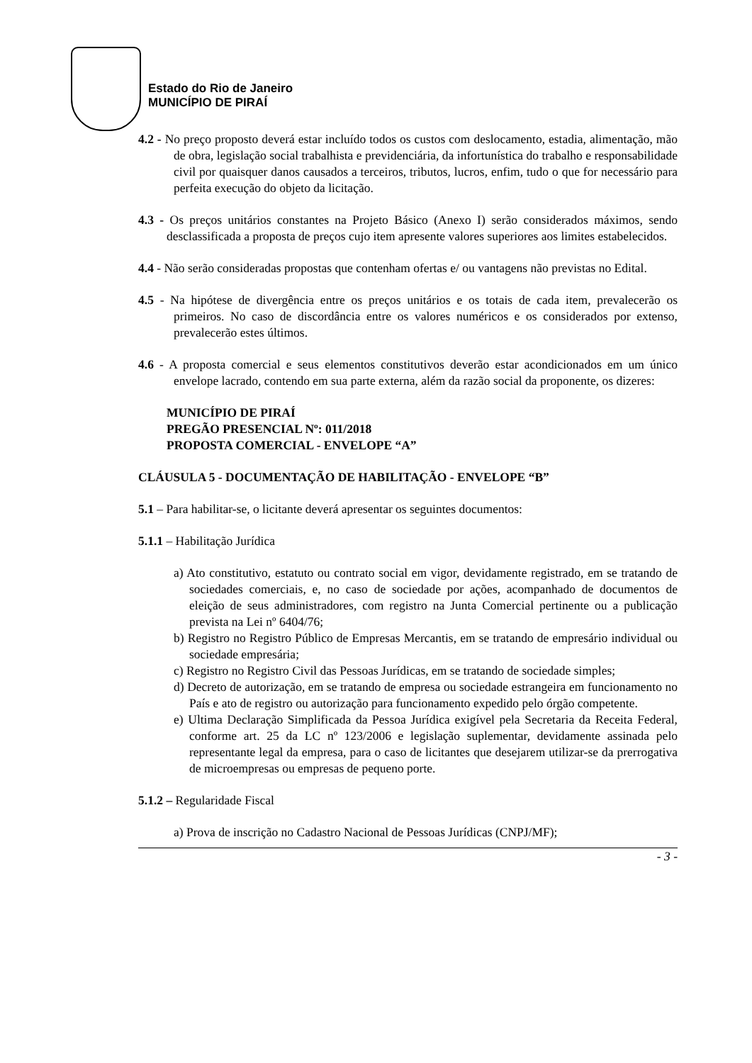Estado do Rio de Janeiro
MUNICÍPIO DE PIRAÍ
4.2 - No preço proposto deverá estar incluído todos os custos com deslocamento, estadia, alimentação, mão de obra, legislação social trabalhista e previdenciária, da infortunística do trabalho e responsabilidade civil por quaisquer danos causados a terceiros, tributos, lucros, enfim, tudo o que for necessário para perfeita execução do objeto da licitação.
4.3 - Os preços unitários constantes na Projeto Básico (Anexo I) serão considerados máximos, sendo desclassificada a proposta de preços cujo item apresente valores superiores aos limites estabelecidos.
4.4 - Não serão consideradas propostas que contenham ofertas e/ ou vantagens não previstas no Edital.
4.5 - Na hipótese de divergência entre os preços unitários e os totais de cada item, prevalecerão os primeiros. No caso de discordância entre os valores numéricos e os considerados por extenso, prevalecerão estes últimos.
4.6 - A proposta comercial e seus elementos constitutivos deverão estar acondicionados em um único envelope lacrado, contendo em sua parte externa, além da razão social da proponente, os dizeres:
MUNICÍPIO DE PIRAÍ
PREGÃO PRESENCIAL Nº: 011/2018
PROPOSTA COMERCIAL - ENVELOPE “A”
CLÁUSULA 5 - DOCUMENTAÇÃO DE HABILITAÇÃO - ENVELOPE “B”
5.1 – Para habilitar-se, o licitante deverá apresentar os seguintes documentos:
5.1.1 – Habilitação Jurídica
a) Ato constitutivo, estatuto ou contrato social em vigor, devidamente registrado, em se tratando de sociedades comerciais, e, no caso de sociedade por ações, acompanhado de documentos de eleição de seus administradores, com registro na Junta Comercial pertinente ou a publicação prevista na Lei nº 6404/76;
b) Registro no Registro Público de Empresas Mercantis, em se tratando de empresário individual ou sociedade empresária;
c) Registro no Registro Civil das Pessoas Jurídicas, em se tratando de sociedade simples;
d) Decreto de autorização, em se tratando de empresa ou sociedade estrangeira em funcionamento no País e ato de registro ou autorização para funcionamento expedido pelo órgão competente.
e) Ultima Declaração Simplificada da Pessoa Jurídica exigível pela Secretaria da Receita Federal, conforme art. 25 da LC nº 123/2006 e legislação suplementar, devidamente assinada pelo representante legal da empresa, para o caso de licitantes que desejarem utilizar-se da prerrogativa de microempresas ou empresas de pequeno porte.
5.1.2 – Regularidade Fiscal
a) Prova de inscrição no Cadastro Nacional de Pessoas Jurídicas (CNPJ/MF);
- 3 -